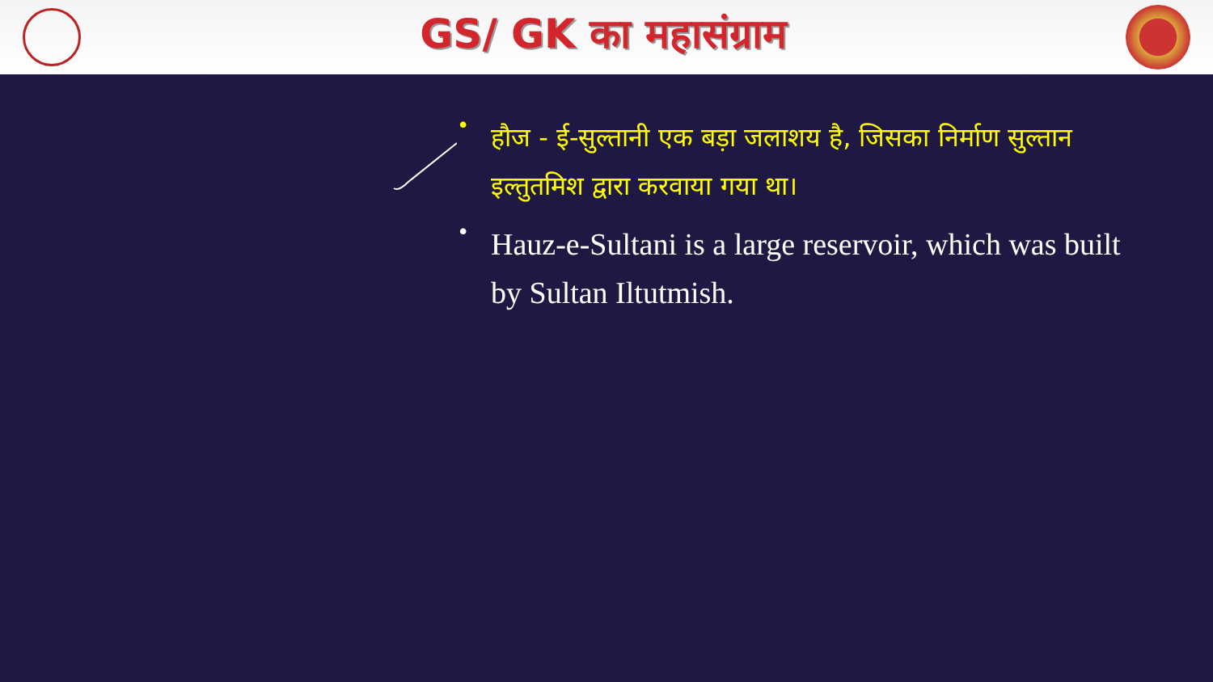GS/ GK का महासंग्राम
• हौज - ई-सुल्तानी एक बड़ा जलाशय है, जिसका निर्माण सुल्तान इल्तुतमिश द्वारा करवाया गया था।
• Hauz-e-Sultani is a large reservoir, which was built by Sultan Iltutmish.